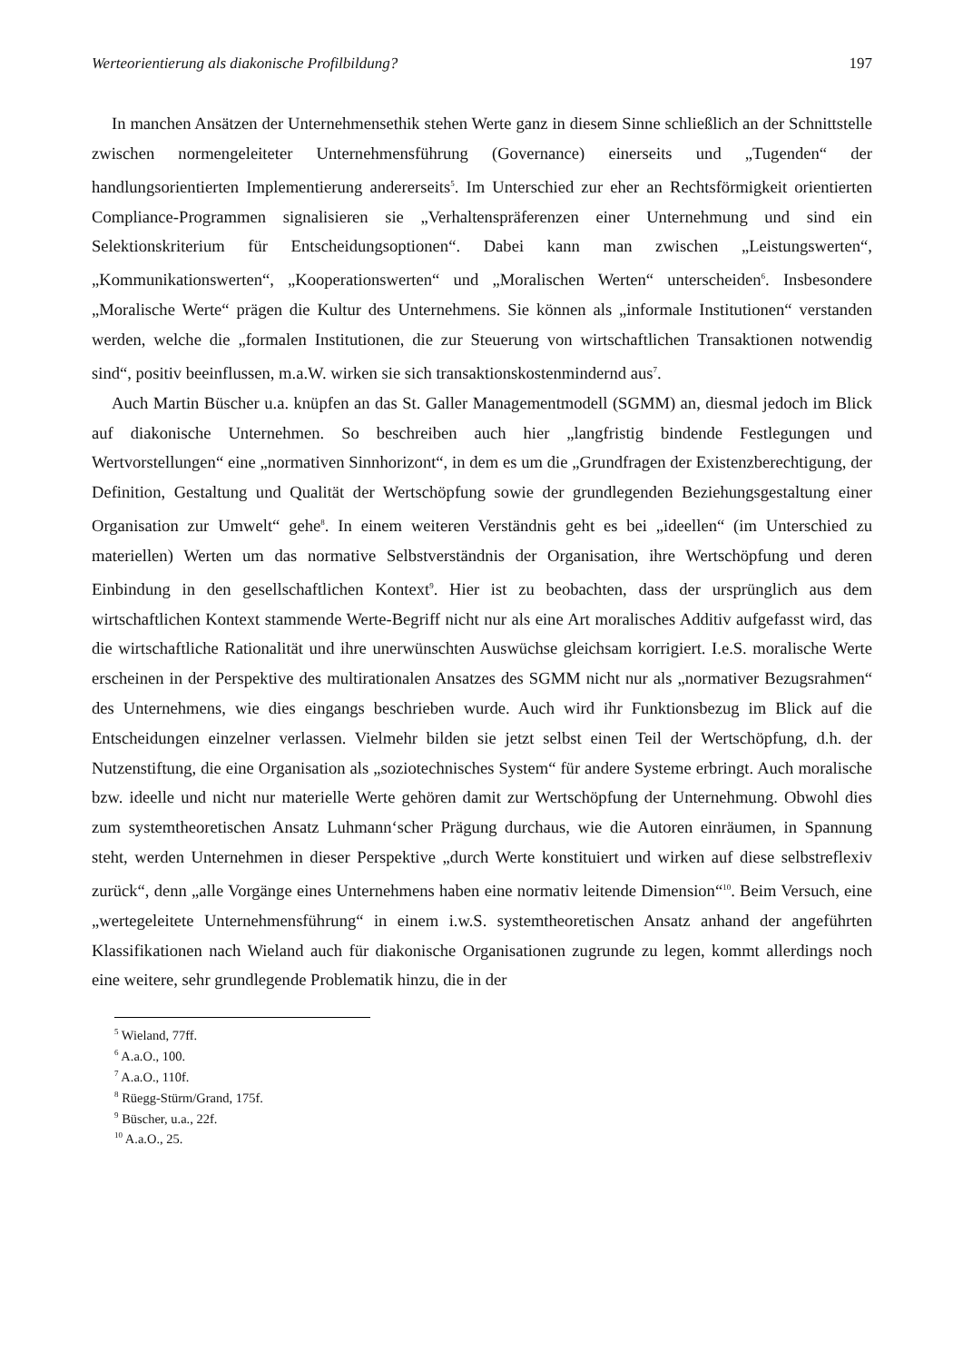Werteorientierung als diakonische Profilbildung? 197
In manchen Ansätzen der Unternehmensethik stehen Werte ganz in diesem Sinne schließlich an der Schnittstelle zwischen normengeleiteter Unternehmensführung (Governance) einerseits und „Tugenden“ der handlungsorientierten Implementierung andererseits<sup>5</sup>. Im Unterschied zur eher an Rechtsförmigkeit orientierten Compliance-Programmen signalisieren sie „Verhaltens­präferenzen einer Unternehmung und sind ein Selektionskriterium für Entscheidungsoptionen“. Dabei kann man zwischen „Leistungswerten“, „Kommunikationswerten“, „Kooperations­werten“ und „Moralischen Werten“ unterscheiden<sup>6</sup>. Insbesondere „Moralische Werte“ prägen die Kultur des Unternehmens. Sie können als „informale Institutionen“ verstanden werden, welche die „formalen Institutionen, die zur Steuerung von wirtschaftlichen Transaktionen notwendig sind“, positiv beeinflussen, m.a.W. wirken sie sich transaktionskostenmindernd aus<sup>7</sup>.
Auch Martin Büscher u.a. knüpfen an das St. Galler Managementmodell (SGMM) an, diesmal jedoch im Blick auf diakonische Unternehmen. So beschreiben auch hier „langfristig bindende Festlegungen und Wertvorstellungen“ eine „normativen Sinnhorizont“, in dem es um die „Grundfragen der Existenzberechtigung, der Definition, Gestaltung und Qualität der Wertschöpfung sowie der grundlegenden Beziehungsgestaltung einer Organisation zur Umwelt“ gehe<sup>8</sup>. In einem weiteren Verständnis geht es bei „ideellen“ (im Unterschied zu materiellen) Werten um das normative Selbstverständnis der Organisation, ihre Wertschöpfung und deren Einbindung in den gesellschaftlichen Kontext<sup>9</sup>. Hier ist zu beobachten, dass der ursprünglich aus dem wirtschaftlichen Kontext stammende Werte-Begriff nicht nur als eine Art moralisches Additiv aufgefasst wird, das die wirtschaftliche Rationalität und ihre unerwünschten Auswüchse gleichsam korrigiert. I.e.S. moralische Werte erscheinen in der Perspektive des multirationalen Ansatzes des SGMM nicht nur als „normativer Bezugsrahmen“ des Unternehmens, wie dies eingangs beschrieben wurde. Auch wird ihr Funktionsbezug im Blick auf die Entscheidungen einzelner verlassen. Vielmehr bilden sie jetzt selbst einen Teil der Wertschöpfung, d.h. der Nutzenstiftung, die eine Organisation als „soziotechnisches System“ für andere Systeme erbringt. Auch moralische bzw. ideelle und nicht nur materielle Werte gehören damit zur Wertschöpfung der Unternehmung. Obwohl dies zum systemtheoretischen Ansatz Luhmann‘scher Prägung durchaus, wie die Autoren einräumen, in Spannung steht, werden Unternehmen in dieser Perspektive „durch Werte konstituiert und wirken auf diese selbstreflexiv zurück“, denn „alle Vorgänge eines Unternehmens haben eine normativ leitende Dimension“<sup>10</sup>. Beim Versuch, eine „wertegeleitete Unternehmensführung“ in einem i.w.S. systemtheoretischen Ansatz anhand der angeführten Klassifikationen nach Wieland auch für diakonische Organisationen zugrunde zu legen, kommt allerdings noch eine weitere, sehr grundlegende Problematik hinzu, die in der
<sup>5</sup> Wieland, 77ff.
<sup>6</sup> A.a.O., 100.
<sup>7</sup> A.a.O., 110f.
<sup>8</sup> Rüegg-Stürm/Grand, 175f.
<sup>9</sup> Büscher, u.a., 22f.
<sup>10</sup> A.a.O., 25.